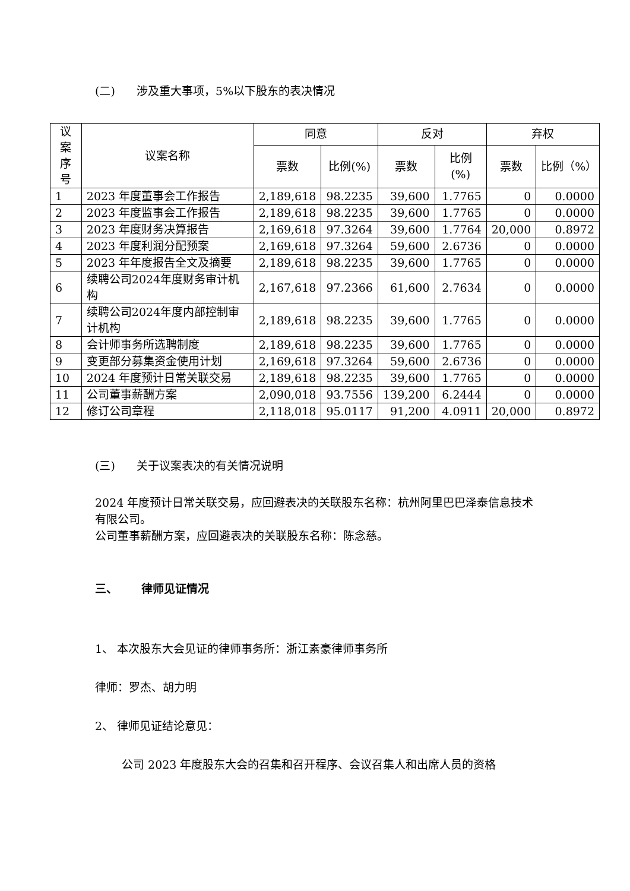(二) 涉及重大事项，5%以下股东的表决情况
| 议案 序号 | 议案名称 | 同意 | | 反对 | | 弃权 | |
| --- | --- | --- | --- | --- | --- | --- | --- |
| | | 票数 | 比例(%) | 票数 | 比例(%) | 票数 | 比例（%） |
| 1 | 2023 年度董事会工作报告 | 2,189,618 | 98.2235 | 39,600 | 1.7765 | 0 | 0.0000 |
| 2 | 2023 年度监事会工作报告 | 2,189,618 | 98.2235 | 39,600 | 1.7765 | 0 | 0.0000 |
| 3 | 2023 年度财务决算报告 | 2,169,618 | 97.3264 | 39,600 | 1.7764 | 20,000 | 0.8972 |
| 4 | 2023 年度利润分配预案 | 2,169,618 | 97.3264 | 59,600 | 2.6736 | 0 | 0.0000 |
| 5 | 2023 年年度报告全文及摘要 | 2,189,618 | 98.2235 | 39,600 | 1.7765 | 0 | 0.0000 |
| 6 | 续聘公司2024年度财务审计机构 | 2,167,618 | 97.2366 | 61,600 | 2.7634 | 0 | 0.0000 |
| 7 | 续聘公司2024年度内部控制审计机构 | 2,189,618 | 98.2235 | 39,600 | 1.7765 | 0 | 0.0000 |
| 8 | 会计师事务所选聘制度 | 2,189,618 | 98.2235 | 39,600 | 1.7765 | 0 | 0.0000 |
| 9 | 变更部分募集资金使用计划 | 2,169,618 | 97.3264 | 59,600 | 2.6736 | 0 | 0.0000 |
| 10 | 2024 年度预计日常关联交易 | 2,189,618 | 98.2235 | 39,600 | 1.7765 | 0 | 0.0000 |
| 11 | 公司董事薪酬方案 | 2,090,018 | 93.7556 | 139,200 | 6.2444 | 0 | 0.0000 |
| 12 | 修订公司章程 | 2,118,018 | 95.0117 | 91,200 | 4.0911 | 20,000 | 0.8972 |
(三) 关于议案表决的有关情况说明
2024 年度预计日常关联交易，应回避表决的关联股东名称：杭州阿里巴巴泽泰信息技术有限公司。
公司董事薪酬方案，应回避表决的关联股东名称：陈念慈。
三、 律师见证情况
1、 本次股东大会见证的律师事务所：浙江素豪律师事务所
律师：罗杰、胡力明
2、 律师见证结论意见：
公司 2023 年度股东大会的召集和召开程序、会议召集人和出席人员的资格